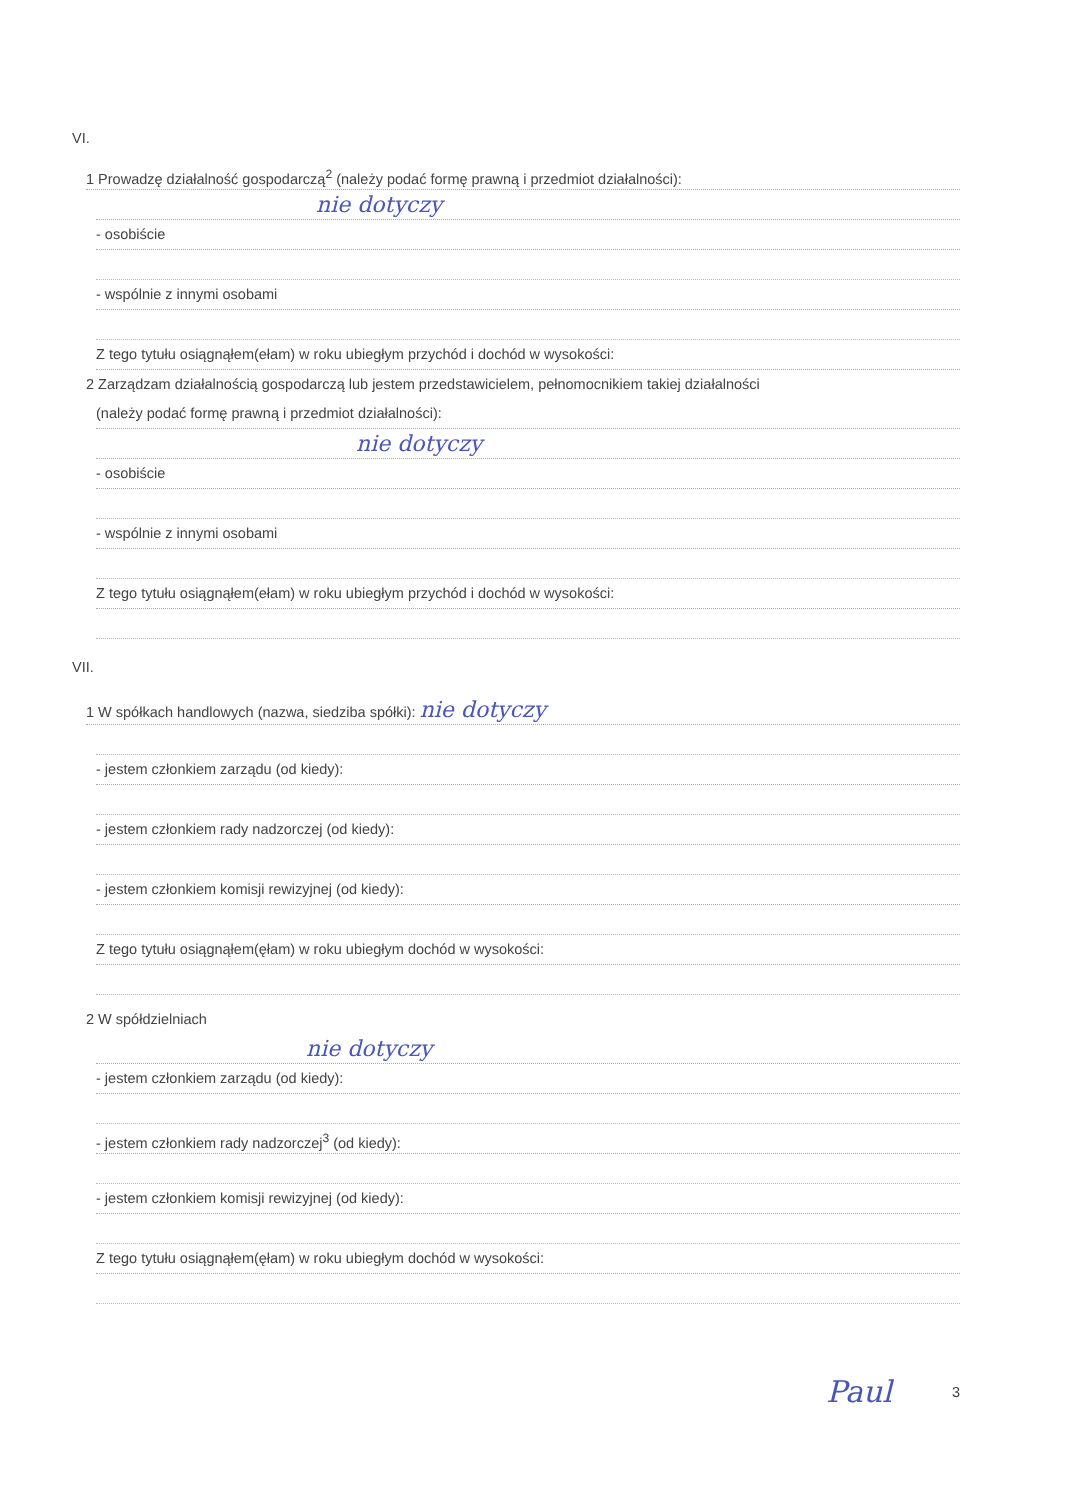VI.
1 Prowadzę działalność gospodarczą<sup>2</sup> (należy podać formę prawną i przedmiot działalności):
nie dotyczy
- osobiście
- wspólnie z innymi osobami
Z tego tytułu osiągnąłem(ełam) w roku ubiegłym przychód i dochód w wysokości:
2 Zarządzam działalnością gospodarczą lub jestem przedstawicielem, pełnomocnikiem takiej działalności
(należy podać formę prawną i przedmiot działalności):
nie dotyczy
- osobiście
- wspólnie z innymi osobami
Z tego tytułu osiągnąłem(ełam) w roku ubiegłym przychód i dochód w wysokości:
VII.
1 W spółkach handlowych (nazwa, siedziba spółki): nie dotyczy
- jestem członkiem zarządu (od kiedy):
- jestem członkiem rady nadzorczej (od kiedy):
- jestem członkiem komisji rewizyjnej (od kiedy):
Z tego tytułu osiągnąłem(ęłam) w roku ubiegłym dochód w wysokości:
2 W spółdzielniach
nie dotyczy
- jestem członkiem zarządu (od kiedy):
- jestem członkiem rady nadzorczej<sup>3</sup> (od kiedy):
- jestem członkiem komisji rewizyjnej (od kiedy):
Z tego tytułu osiągnąłem(ęłam) w roku ubiegłym dochód w wysokości:
Paul 3